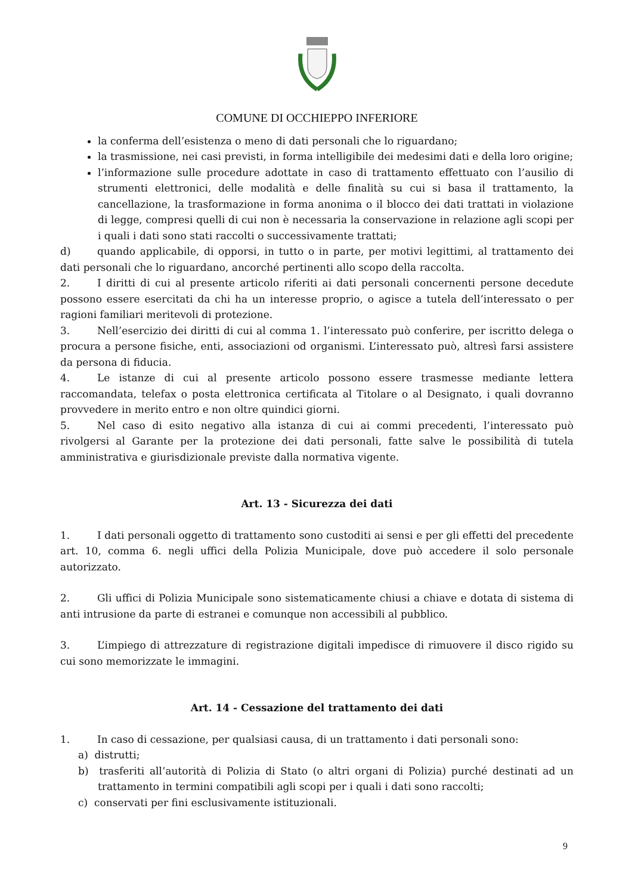COMUNE DI OCCHIEPPO INFERIORE
la conferma dell’esistenza o meno di dati personali che lo riguardano;
la trasmissione, nei casi previsti, in forma intelligibile dei medesimi dati e della loro origine;
l’informazione sulle procedure adottate in caso di trattamento effettuato con l’ausilio di strumenti elettronici, delle modalità e delle finalità su cui si basa il trattamento, la cancellazione, la trasformazione in forma anonima o il blocco dei dati trattati in violazione di legge, compresi quelli di cui non è necessaria la conservazione in relazione agli scopi per i quali i dati sono stati raccolti o successivamente trattati;
d) quando applicabile, di opporsi, in tutto o in parte, per motivi legittimi, al trattamento dei dati personali che lo riguardano, ancorché pertinenti allo scopo della raccolta.
2. I diritti di cui al presente articolo riferiti ai dati personali concernenti persone decedute possono essere esercitati da chi ha un interesse proprio, o agisce a tutela dell’interessato o per ragioni familiari meritevoli di protezione.
3. Nell’esercizio dei diritti di cui al comma 1. l’interessato può conferire, per iscritto delega o procura a persone fisiche, enti, associazioni od organismi. L’interessato può, altresì farsi assistere da persona di fiducia.
4. Le istanze di cui al presente articolo possono essere trasmesse mediante lettera raccomandata, telefax o posta elettronica certificata al Titolare o al Designato, i quali dovranno provvedere in merito entro e non oltre quindici giorni.
5. Nel caso di esito negativo alla istanza di cui ai commi precedenti, l’interessato può rivolgersi al Garante per la protezione dei dati personali, fatte salve le possibilità di tutela amministrativa e giurisdizionale previste dalla normativa vigente.
Art. 13 - Sicurezza dei dati
1. I dati personali oggetto di trattamento sono custoditi ai sensi e per gli effetti del precedente art. 10, comma 6. negli uffici della Polizia Municipale, dove può accedere il solo personale autorizzato.
2. Gli uffici di Polizia Municipale sono sistematicamente chiusi a chiave e dotata di sistema di anti intrusione da parte di estranei e comunque non accessibili al pubblico.
3. L’impiego di attrezzature di registrazione digitali impedisce di rimuovere il disco rigido su cui sono memorizzate le immagini.
Art. 14 - Cessazione del trattamento dei dati
1. In caso di cessazione, per qualsiasi causa, di un trattamento i dati personali sono:
a) distrutti;
b) trasferiti all’autorità di Polizia di Stato (o altri organi di Polizia) purché destinati ad un trattamento in termini compatibili agli scopi per i quali i dati sono raccolti;
c) conservati per fini esclusivamente istituzionali.
9